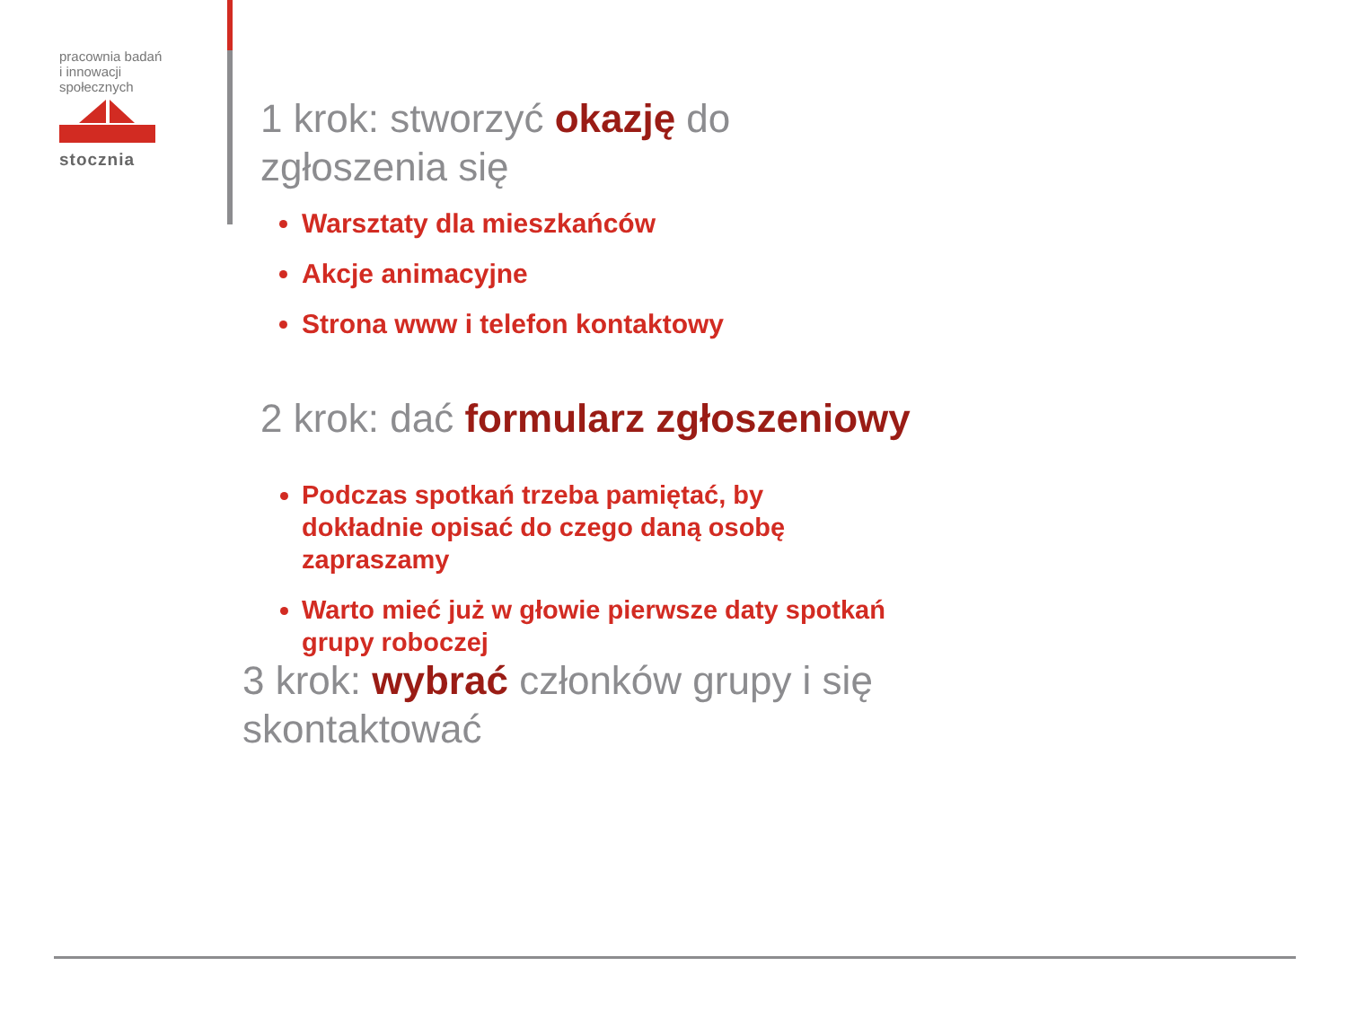pracownia badań
i innowacji
społecznych
stocznia
1 krok: stworzyć okazję do
zgłoszenia się
Warsztaty dla mieszkańców
Akcje animacyjne
Strona www i telefon kontaktowy
2 krok: dać formularz zgłoszeniowy
Podczas spotkań trzeba pamiętać, by
dokładnie opisać do czego daną osobę
zapraszamy
Warto mieć już w głowie pierwsze daty spotkań
grupy roboczej
3 krok: wybrać członków grupy i się
skontaktować